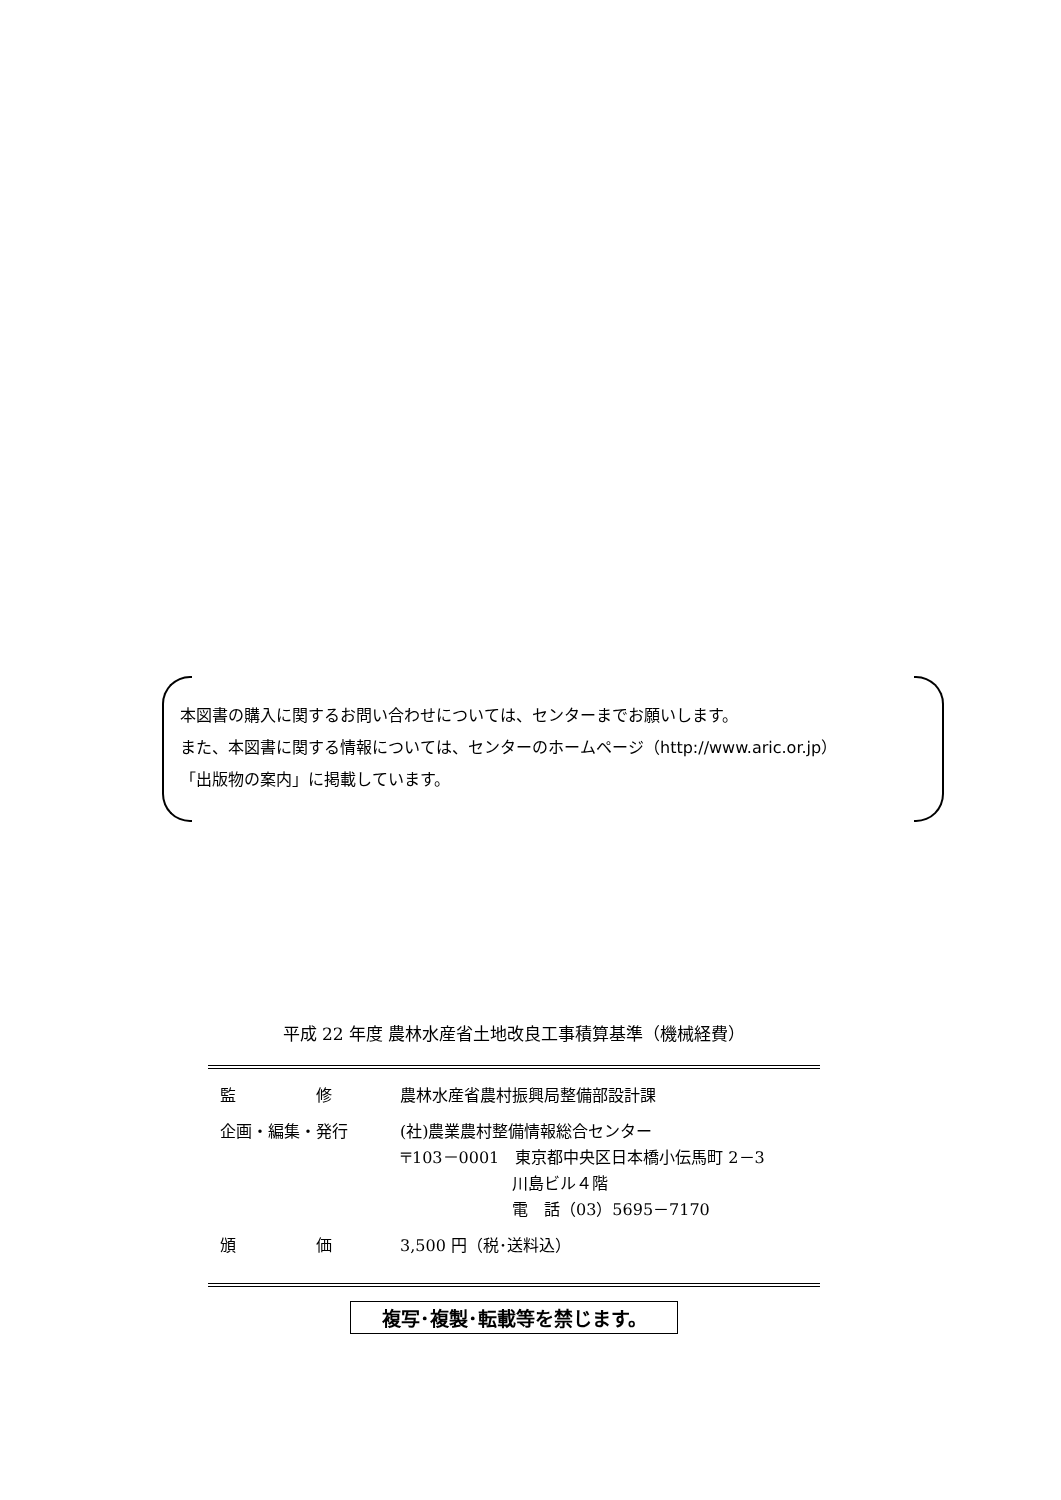本図書の購入に関するお問い合わせについては、センターまでお願いします。
また、本図書に関する情報については、センターのホームページ（http://www.aric.or.jp）
「出版物の案内」に掲載しています。
平成 22 年度 農林水産省土地改良工事積算基準（機械経費）
| 監 修 | 農林水産省農村振興局整備部設計課 |
| 企画・編集・発行 | (社)農業農村整備情報総合センター 〒103－0001 東京都中央区日本橋小伝馬町 2－3 川島ビル４階 電 話（03）5695－7170 |
| 頒 価 | 3,500 円（税･送料込） |
複写･複製･転載等を禁じます。